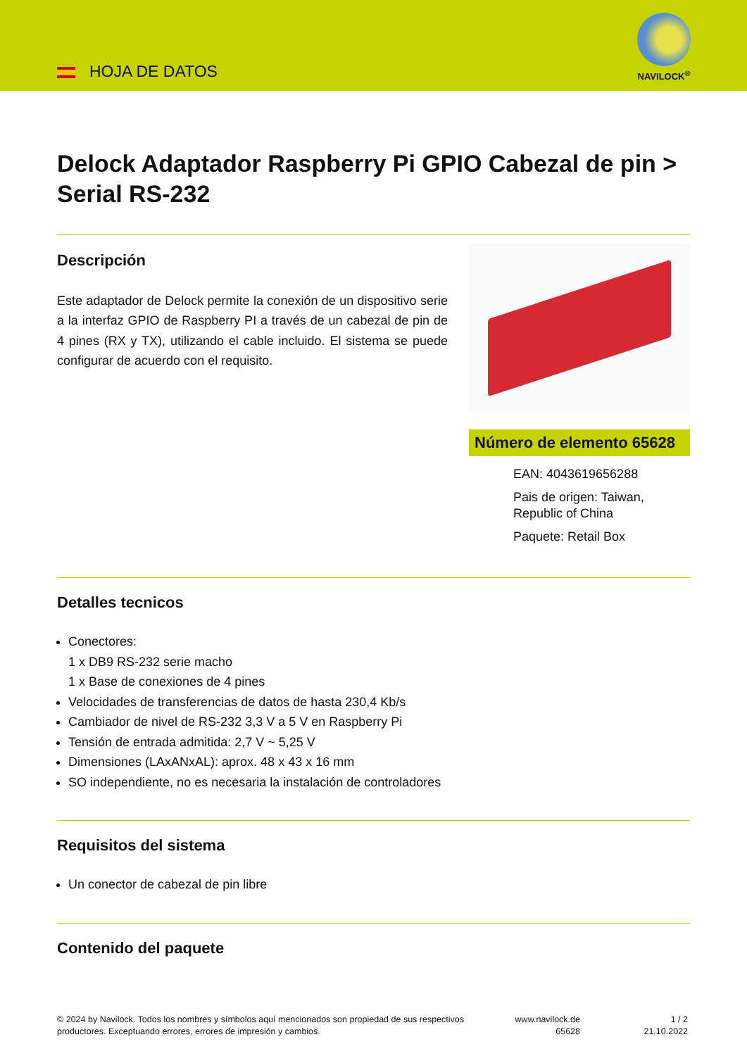HOJA DE DATOS
NAVILOCK<sup>®</sup>
Delock Adaptador Raspberry Pi GPIO Cabezal de pin > Serial RS-232
Descripción
Este adaptador de Delock permite la conexión de un dispositivo serie a la interfaz GPIO de Raspberry PI a través de un cabezal de pin de 4 pines (RX y TX), utilizando el cable incluido. El sistema se puede configurar de acuerdo con el requisito.
Número de elemento 65628
EAN: 4043619656288
Pais de origen: Taiwan, Republic of China
Paquete: Retail Box
Detalles tecnicos
Conectores:
1 x DB9 RS-232 serie macho
1 x Base de conexiones de 4 pines
Velocidades de transferencias de datos de hasta 230,4 Kb/s
Cambiador de nivel de RS-232 3,3 V a 5 V en Raspberry Pi
Tensión de entrada admitida: 2,7 V ~ 5,25 V
Dimensiones (LAxANxAL): aprox. 48 x 43 x 16 mm
SO independiente, no es necesaria la instalación de controladores
Requisitos del sistema
Un conector de cabezal de pin libre
Contenido del paquete
© 2024 by Navilock. Todos los nombres y símbolos aquí mencionados son propiedad de sus respectivos productores. Exceptuando errores, errores de impresión y cambios.
www.navilock.de
65628
1 / 2
21.10.2022